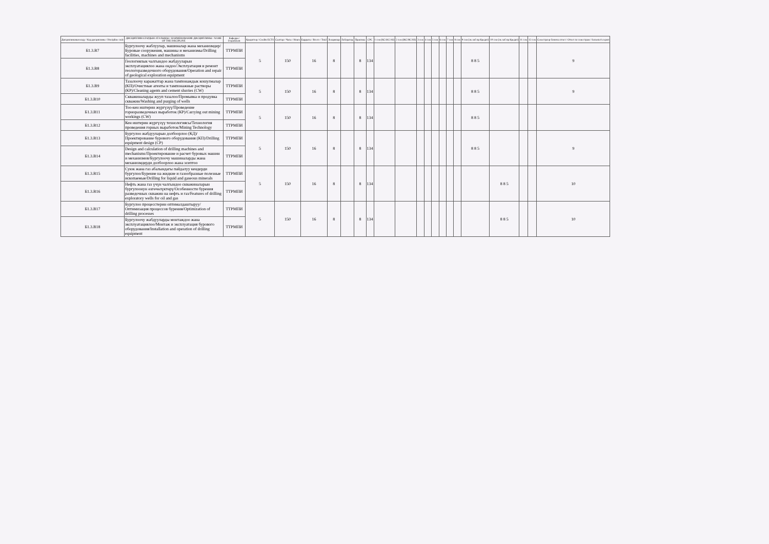| Дисциплинанын коду / Код дисциплины / Discipline code | ДИСЦИПЛИНАЛАРДЫН АТАЛЫШЫ / НАИМЕНОВАНИЕ ДИСЦИПЛИНЫ / NAME OF THE DISCIPLINE | Кафедра / Department | Кредиттер / Credits ECTS | Сааттар / Часы / Hours | Бардыгы / Всего / Total | Лекциялар | Лаборатор. | Практика | СРС | 1 сем (КС/ОС/AS) | 2 сем (ЖС/НС/SS) | 3 сем | 4 сем | 5 сем | 6 сем | 7 сем | 8 сем | 9 сем (лк лаб пр Кредит) | 10 сем (лк лаб пр Кредит) | 11 сем | 12 сем | Семестрлер боюнча отчет / Отчет по семестрам / Semester's report |
| --- | --- | --- | --- | --- | --- | --- | --- | --- | --- | --- | --- | --- | --- | --- | --- | --- | --- | --- | --- | --- | --- | --- |
| Б1.3.В7 | Бургулоочу жаблуулар, машиналар жана механизмдер/Буровые сооружения, машины и механизмы/Drilling facilities, machines and mechanisms | ТТРМПИ | 5 | 150 | 16 | 8 | | 8 | 134 | | | | | | | | | 8 8 5 | | | | 9 |
| Б1.3.В8 | Геологиялык чалгындоо жабдууларын эксплуатациялоо жана оңдоо/Эксплуатация и ремонт геологоразведочного оборудования/Operation and repair of geological exploration equipment | ТТРМПИ | | | | | | | | | | | | | | | | | | | | |
| Б1.3.В9 | Тазалоочу каражаттар жана тампонаждык кошулмалар (КП)/Очистные агенты и тампонажные растворы (КР)/Cleaning agents and cement slurries (CW) | ТТРМПИ | 5 | 150 | 16 | 8 | | 8 | 134 | | | | | | | | | 8 8 5 | | | | 9 |
| Б1.3.В10 | Скважиналарды жууп тазалоо/Промывка и продувка скважин/Washing and purging of wells | ТТРМПИ | | | | | | | | | | | | | | | | | | | | |
| Б1.3.В11 | Тоо-кен иштерин жүргүзүү/Проведение горноразведочных выработок (КР)/Carrying out mining workings (CW) | ТТРМПИ | 5 | 150 | 16 | 8 | | 8 | 134 | | | | | | | | | 8 8 5 | | | | |
| Б1.3.В12 | Кен иштерин жүргүзүү технологиясы/Технология проведения горных выработок/Mining Technology | ТТРМПИ | | | | | | | | | | | | | | | | | | | | |
| Б1.3.В13 | Бургулоо жабдууларын долбоорлоо (КД)/Проектирование бурового оборудования (КП)/Drilling equipment design (CP) | ТТРМПИ | 5 | 150 | 16 | 8 | | 8 | 134 | | | | | | | | | 8 8 5 | | | | 9 |
| Б1.3.В14 | Design and calculation of drilling machines and mechanisms/Проектирование и расчет буровых машин и механизмов/Бургулоочу машиналарды жана механизмдерди долбоорлоо жана эсептоо | ТТРМПИ | | | | | | | | | | | | | | | | | | | | |
| Б1.3.В15 | Суюк жана газ абалындагы пайдалуу кендерди бургулоо/Бурение на жидкие и газообразные полезные ископаемые/Drilling for liquid and gaseous minerals | ТТРМПИ | 5 | 150 | 16 | 8 | | 8 | 134 | | | | | | | | | | 8 8 5 | | | 10 |
| Б1.3.В16 | Нефть жана газ үчүн чалгындоо скважиналарын бургулоонун өзгөчөлүктөрү/Особенности бурения разведочных скважин на нефть и газ/Features of drilling exploratory wells for oil and gas | ТТРМПИ | | | | | | | | | | | | | | | | | | | | |
| Б1.3.В17 | Бургулоо процесстерин оптималдаштыруу/Оптимизация процессов бурения/Optimization of drilling processes | ТТРМПИ | 5 | 150 | 16 | 8 | | 8 | 134 | | | | | | | | | | 8 8 5 | | | 10 |
| Б1.3.В18 | Бургулоочу жабдууларды монтаждоо жана эксплуатациялоо/Монтаж и эксплуатация бурового оборудования/Installation and operation of drilling equipment | ТТРМПИ | | | | | | | | | | | | | | | | | | | | |